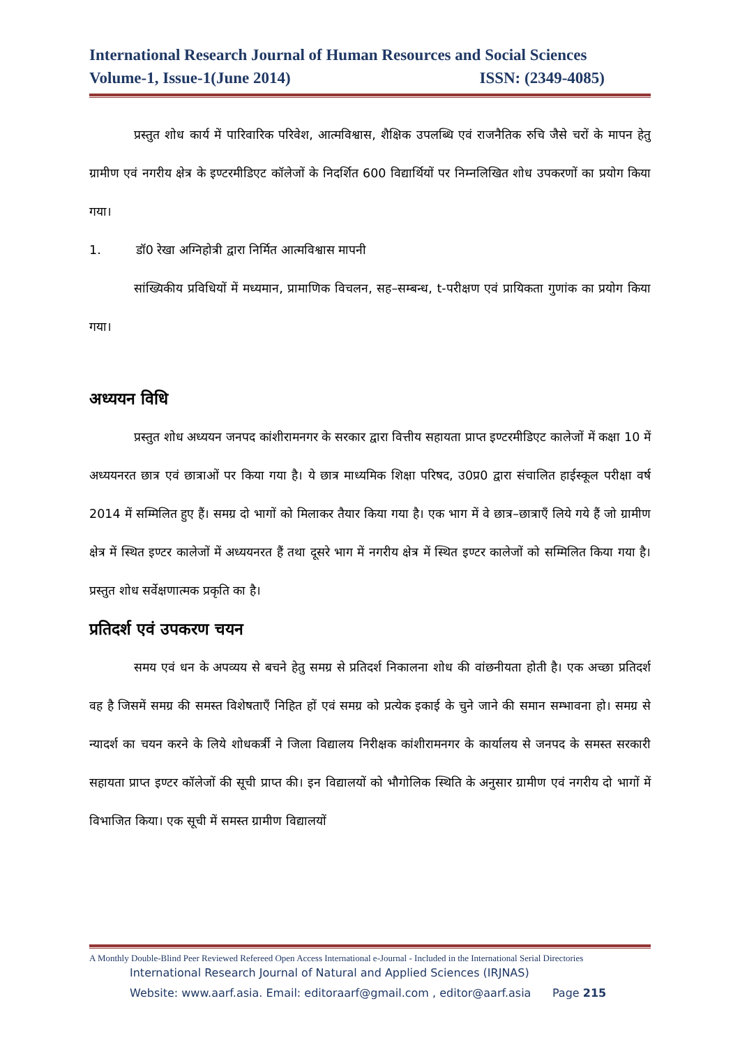International Research Journal of Human Resources and Social Sciences
Volume-1, Issue-1(June 2014) ISSN: (2349-4085)
प्रस्तुत शोध कार्य में पारिवारिक परिवेश, आत्मविश्वास, शैक्षिक उपलब्धि एवं राजनैतिक रुचि जैसे चरों के मापन हेतु ग्रामीण एवं नगरीय क्षेत्र के इण्टरमीडिएट कॉलेजों के निदर्शित 600 विद्यार्थियों पर निम्नलिखित शोध उपकरणों का प्रयोग किया गया।
1. डॉ0 रेखा अग्निहोत्री द्वारा निर्मित आत्मविश्वास मापनी
सांख्यिकीय प्रविधियों में मध्यमान, प्रामाणिक विचलन, सह–सम्बन्ध, t-परीक्षण एवं प्रायिकता गुणांक का प्रयोग किया गया।
अध्ययन विधि
प्रस्तुत शोध अध्ययन जनपद कांशीरामनगर के सरकार द्वारा वित्तीय सहायता प्राप्त इण्टरमीडिएट कालेजों में कक्षा 10 में अध्ययनरत छात्र एवं छात्राओं पर किया गया है। ये छात्र माध्यमिक शिक्षा परिषद, उ0प्र0 द्वारा संचालित हाईस्कूल परीक्षा वर्ष 2014 में सम्मिलित हुए हैं। समग्र दो भागों को मिलाकर तैयार किया गया है। एक भाग में वे छात्र–छात्राएँ लिये गये हैं जो ग्रामीण क्षेत्र में स्थित इण्टर कालेजों में अध्ययनरत हैं तथा दूसरे भाग में नगरीय क्षेत्र में स्थित इण्टर कालेजों को सम्मिलित किया गया है। प्रस्तुत शोध सर्वेक्षणात्मक प्रकृति का है।
प्रतिदर्श एवं उपकरण चयन
समय एवं धन के अपव्यय से बचने हेतु समग्र से प्रतिदर्श निकालना शोध की वांछनीयता होती है। एक अच्छा प्रतिदर्श वह है जिसमें समग्र की समस्त विशेषताएँ निहित हों एवं समग्र को प्रत्येक इकाई के चुने जाने की समान सम्भावना हो। समग्र से न्यादर्श का चयन करने के लिये शोधकर्त्री ने जिला विद्यालय निरीक्षक कांशीरामनगर के कार्यालय से जनपद के समस्त सरकारी सहायता प्राप्त इण्टर कॉलेजों की सूची प्राप्त की। इन विद्यालयों को भौगोलिक स्थिति के अनुसार ग्रामीण एवं नगरीय दो भागों में विभाजित किया। एक सूची में समस्त ग्रामीण विद्यालयों
A Monthly Double-Blind Peer Reviewed Refereed Open Access International e-Journal - Included in the International Serial Directories
International Research Journal of Natural and Applied Sciences (IRJNAS)
Website: www.aarf.asia. Email: editoraarf@gmail.com , editor@aarf.asia Page 215